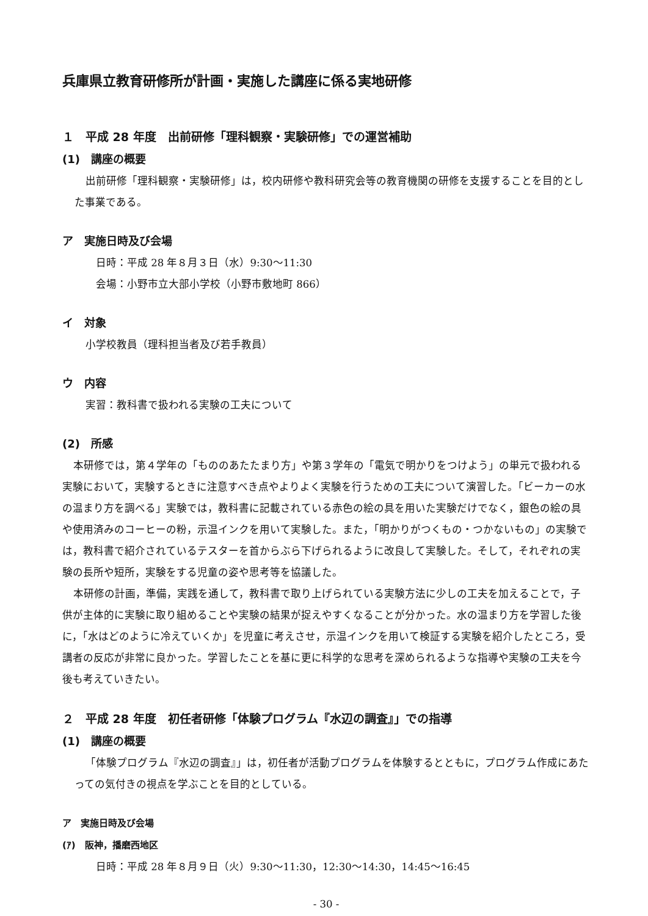兵庫県立教育研修所が計画・実施した講座に係る実地研修
１　平成 28 年度　出前研修「理科観察・実験研修」での運営補助
(1)　講座の概要
出前研修「理科観察・実験研修」は，校内研修や教科研究会等の教育機関の研修を支援することを目的とした事業である。
ア　実施日時及び会場
　日時：平成 28 年８月３日（水）9:30～11:30
　会場：小野市立大部小学校（小野市敷地町 866）
イ　対象
小学校教員（理科担当者及び若手教員）
ウ　内容
実習：教科書で扱われる実験の工夫について
(2)　所感
本研修では，第４学年の「もののあたたまり方」や第３学年の「電気で明かりをつけよう」の単元で扱われる実験において，実験するときに注意すべき点やよりよく実験を行うための工夫について演習した。「ビーカーの水の温まり方を調べる」実験では，教科書に記載されている赤色の絵の具を用いた実験だけでなく，銀色の絵の具や使用済みのコーヒーの粉，示温インクを用いて実験した。また，「明かりがつくもの・つかないもの」の実験では，教科書で紹介されているテスターを首からぶら下げられるように改良して実験した。そして，それぞれの実験の長所や短所，実験をする児童の姿や思考等を協議した。
本研修の計画，準備，実践を通して，教科書で取り上げられている実験方法に少しの工夫を加えることで，子供が主体的に実験に取り組めることや実験の結果が捉えやすくなることが分かった。水の温まり方を学習した後に，「水はどのように冷えていくか」を児童に考えさせ，示温インクを用いて検証する実験を紹介したところ，受講者の反応が非常に良かった。学習したことを基に更に科学的な思考を深められるような指導や実験の工夫を今後も考えていきたい。
２　平成 28 年度　初任者研修「体験プログラム『水辺の調査』」での指導
(1)　講座の概要
「体験プログラム『水辺の調査』」は，初任者が活動プログラムを体験するとともに，プログラム作成にあたっての気付きの視点を学ぶことを目的としている。
ア　実施日時及び会場
(ｱ)　阪神，播磨西地区
　日時：平成 28 年８月９日（火）9:30～11:30，12:30～14:30，14:45～16:45
- 30 -